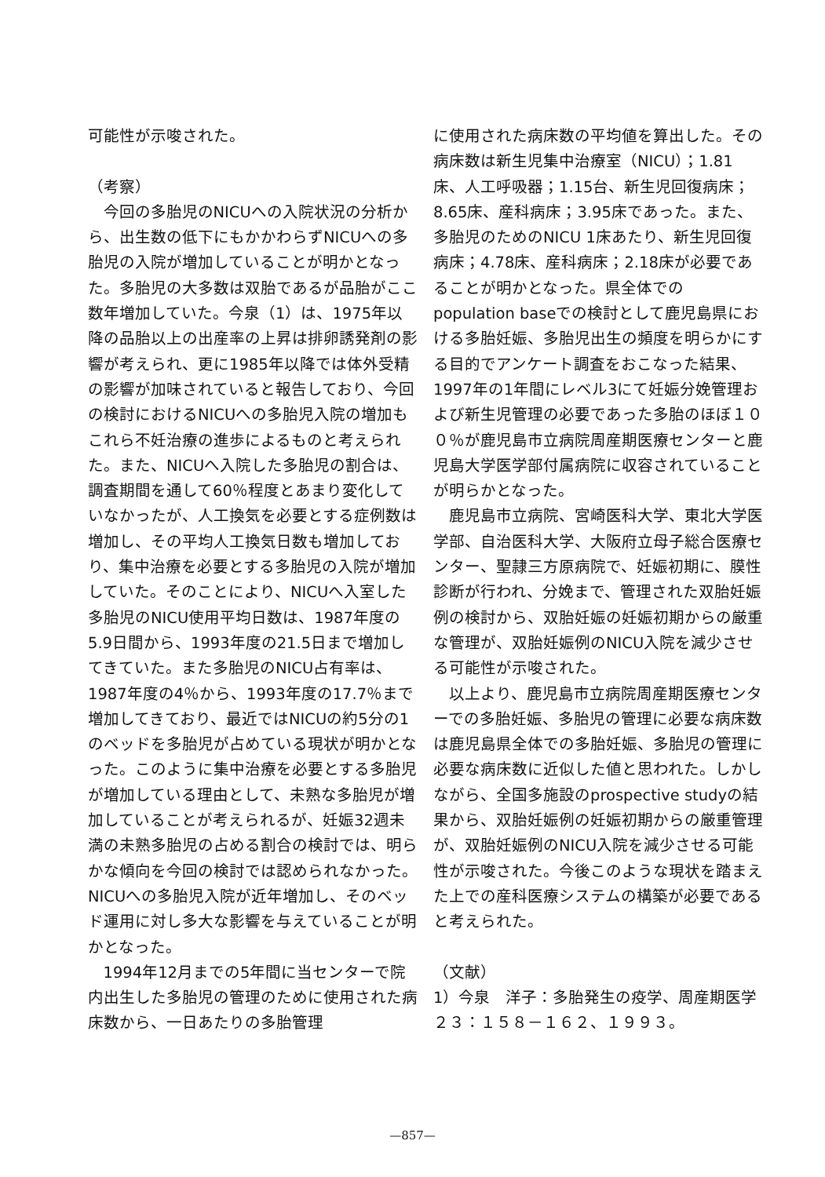可能性が示唆された。
（考察）
今回の多胎児のNICUへの入院状況の分析から、出生数の低下にもかかわらずNICUへの多胎児の入院が増加していることが明かとなった。多胎児の大多数は双胎であるが品胎がここ数年増加していた。今泉（1）は、1975年以降の品胎以上の出産率の上昇は排卵誘発剤の影響が考えられ、更に1985年以降では体外受精の影響が加味されていると報告しており、今回の検討におけるNICUへの多胎児入院の増加もこれら不妊治療の進歩によるものと考えられた。また、NICUへ入院した多胎児の割合は、調査期間を通して60％程度とあまり変化していなかったが、人工換気を必要とする症例数は増加し、その平均人工換気日数も増加しており、集中治療を必要とする多胎児の入院が増加していた。そのことにより、NICUへ入室した多胎児のNICU使用平均日数は、1987年度の5.9日間から、1993年度の21.5日まで増加してきていた。また多胎児のNICU占有率は、1987年度の4％から、1993年度の17.7％まで増加してきており、最近ではNICUの約5分の1のベッドを多胎児が占めている現状が明かとなった。このように集中治療を必要とする多胎児が増加している理由として、未熟な多胎児が増加していることが考えられるが、妊娠32週未満の未熟多胎児の占める割合の検討では、明らかな傾向を今回の検討では認められなかった。NICUへの多胎児入院が近年増加し、そのベッド運用に対し多大な影響を与えていることが明かとなった。
1994年12月までの5年間に当センターで院内出生した多胎児の管理のために使用された病床数から、一日あたりの多胎管理
に使用された病床数の平均値を算出した。その病床数は新生児集中治療室（NICU）；1.81床、人工呼吸器；1.15台、新生児回復病床；8.65床、産科病床；3.95床であった。また、多胎児のためのNICU 1床あたり、新生児回復病床；4.78床、産科病床；2.18床が必要であることが明かとなった。県全体でのpopulation baseでの検討として鹿児島県における多胎妊娠、多胎児出生の頻度を明らかにする目的でアンケート調査をおこなった結果、1997年の1年間にレベル3にて妊娠分娩管理および新生児管理の必要であった多胎のほぼ１００％が鹿児島市立病院周産期医療センターと鹿児島大学医学部付属病院に収容されていることが明らかとなった。
鹿児島市立病院、宮崎医科大学、東北大学医学部、自治医科大学、大阪府立母子総合医療センター、聖隷三方原病院で、妊娠初期に、膜性診断が行われ、分娩まで、管理された双胎妊娠例の検討から、双胎妊娠の妊娠初期からの厳重な管理が、双胎妊娠例のNICU入院を減少させる可能性が示唆された。
以上より、鹿児島市立病院周産期医療センターでの多胎妊娠、多胎児の管理に必要な病床数は鹿児島県全体での多胎妊娠、多胎児の管理に必要な病床数に近似した値と思われた。しかしながら、全国多施設のprospective studyの結果から、双胎妊娠例の妊娠初期からの厳重管理が、双胎妊娠例のNICU入院を減少させる可能性が示唆された。今後このような現状を踏まえた上での産科医療システムの構築が必要であると考えられた。
（文献）
1）今泉　洋子：多胎発生の疫学、周産期医学　２３：１５８－１６２、１９９３。
—857—